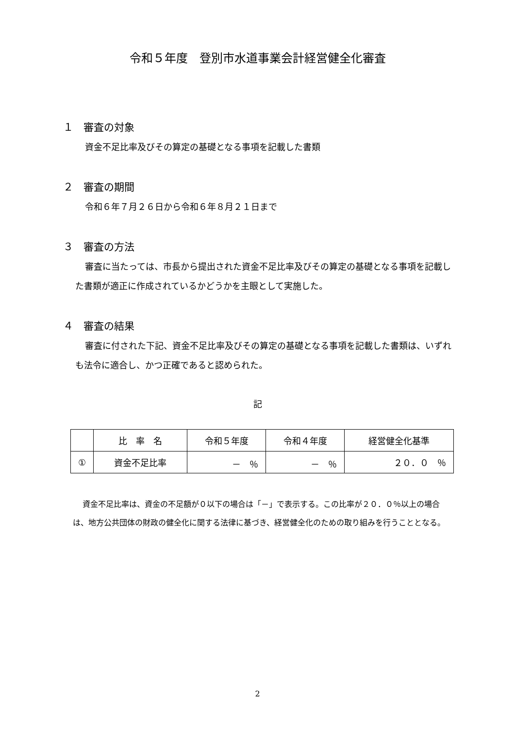令和５年度　登別市水道事業会計経営健全化審査
１　審査の対象
資金不足比率及びその算定の基礎となる事項を記載した書類
２　審査の期間
令和６年７月２６日から令和６年８月２１日まで
３　審査の方法
審査に当たっては、市長から提出された資金不足比率及びその算定の基礎となる事項を記載した書類が適正に作成されているかどうかを主眼として実施した。
４　審査の結果
審査に付された下記、資金不足比率及びその算定の基礎となる事項を記載した書類は、いずれも法令に適合し、かつ正確であると認められた。
記
| | 比 率 名 | 令和５年度 | 令和４年度 | 経営健全化基準 |
| --- | --- | --- | --- | --- |
| ① | 資金不足比率 | － ％ | － ％ | ２０．０ ％ |
資金不足比率は、資金の不足額が０以下の場合は「－」で表示する。この比率が２０．０％以上の場合は、地方公共団体の財政の健全化に関する法律に基づき、経営健全化のための取り組みを行うこととなる。
2